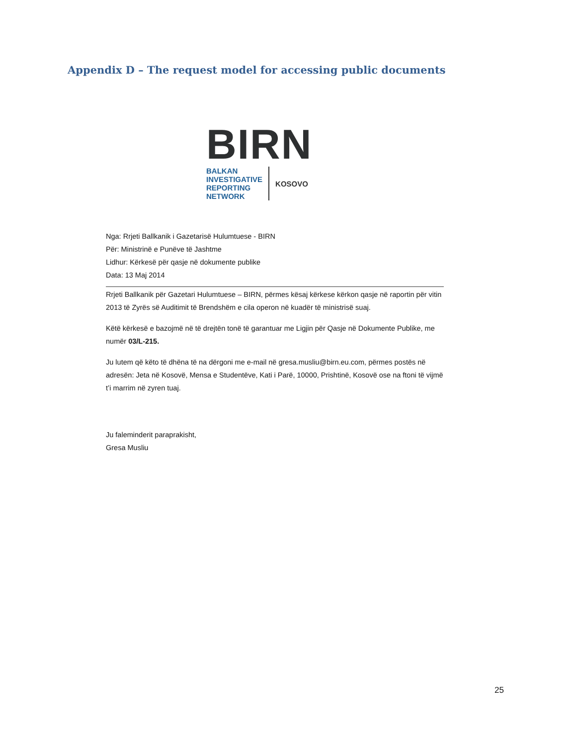Appendix D – The request model for accessing public documents
BIRN
BALKAN
INVESTIGATIVE
REPORTING
NETWORK
KOSOVO
Nga: Rrjeti Ballkanik i Gazetarisë Hulumtuese - BIRN
Për: Ministrinë e Punëve të Jashtme
Lidhur: Kërkesë për qasje në dokumente publike
Data: 13 Maj 2014
Rrjeti Ballkanik për Gazetari Hulumtuese – BIRN, përmes kësaj kërkese kërkon qasje në raportin për vitin 2013 të Zyrës së Auditimit të Brendshëm e cila operon në kuadër të ministrisë suaj.
Këtë kërkesë e bazojmë në të drejtën tonë të garantuar me Ligjin për Qasje në Dokumente Publike, me numër 03/L-215.
Ju lutem që këto të dhëna të na dërgoni me e-mail në gresa.musliu@birn.eu.com, përmes postës në adresën: Jeta në Kosovë, Mensa e Studentëve, Kati i Parë, 10000, Prishtinë, Kosovë ose na ftoni të vijmë t’i marrim në zyren tuaj.
Ju faleminderit paraprakisht,
Gresa Musliu
25